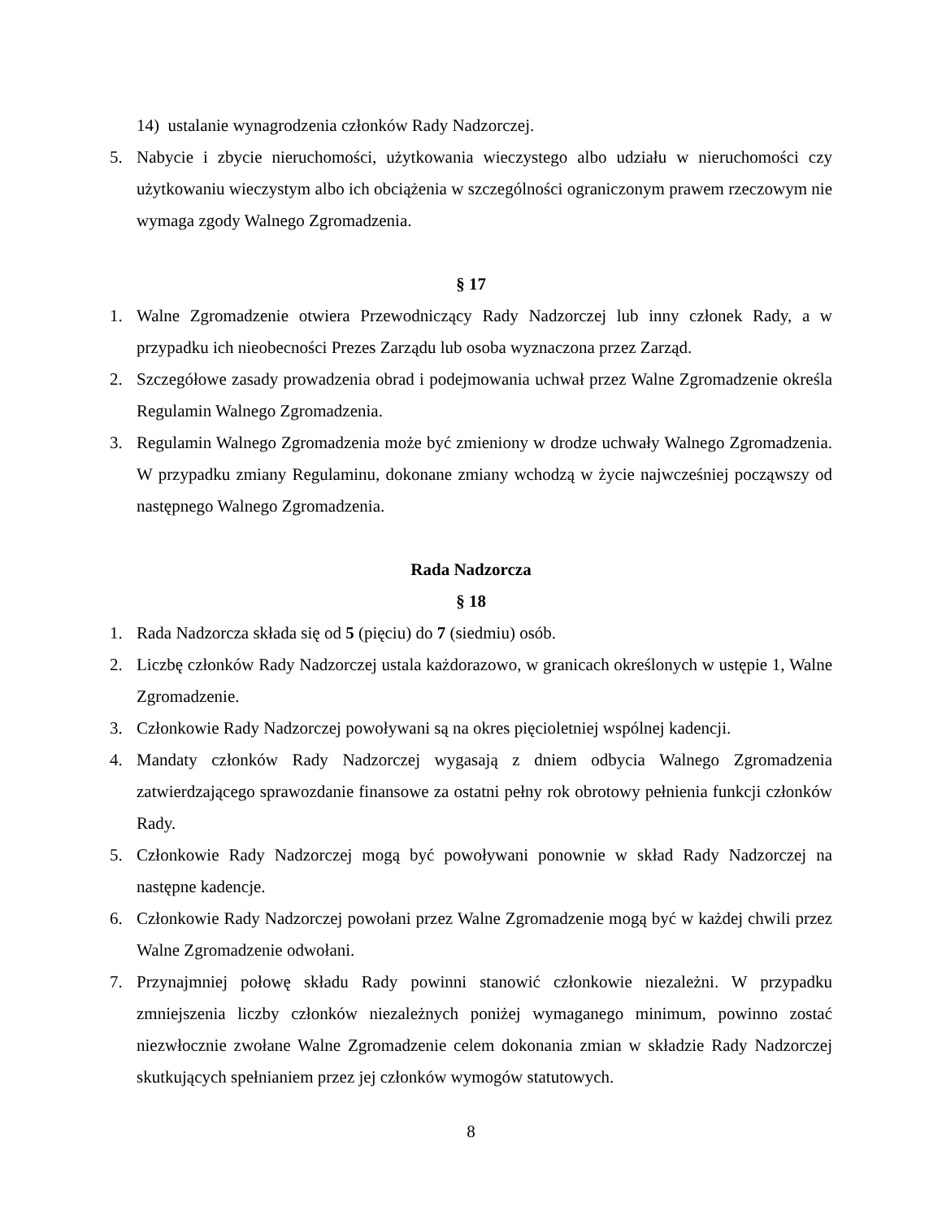14) ustalanie wynagrodzenia członków Rady Nadzorczej.
5. Nabycie i zbycie nieruchomości, użytkowania wieczystego albo udziału w nieruchomości czy użytkowaniu wieczystym albo ich obciążenia w szczególności ograniczonym prawem rzeczowym nie wymaga zgody Walnego Zgromadzenia.
§ 17
1. Walne Zgromadzenie otwiera Przewodniczący Rady Nadzorczej lub inny członek Rady, a w przypadku ich nieobecności Prezes Zarządu lub osoba wyznaczona przez Zarząd.
2. Szczegółowe zasady prowadzenia obrad i podejmowania uchwał przez Walne Zgromadzenie określa Regulamin Walnego Zgromadzenia.
3. Regulamin Walnego Zgromadzenia może być zmieniony w drodze uchwały Walnego Zgromadzenia. W przypadku zmiany Regulaminu, dokonane zmiany wchodzą w życie najwcześniej począwszy od następnego Walnego Zgromadzenia.
Rada Nadzorcza
§ 18
1. Rada Nadzorcza składa się od 5 (pięciu) do 7 (siedmiu) osób.
2. Liczbę członków Rady Nadzorczej ustala każdorazowo, w granicach określonych w ustępie 1, Walne Zgromadzenie.
3. Członkowie Rady Nadzorczej powoływani są na okres pięcioletniej wspólnej kadencji.
4. Mandaty członków Rady Nadzorczej wygasają z dniem odbycia Walnego Zgromadzenia zatwierdzającego sprawozdanie finansowe za ostatni pełny rok obrotowy pełnienia funkcji członków Rady.
5. Członkowie Rady Nadzorczej mogą być powoływani ponownie w skład Rady Nadzorczej na następne kadencje.
6. Członkowie Rady Nadzorczej powołani przez Walne Zgromadzenie mogą być w każdej chwili przez Walne Zgromadzenie odwołani.
7. Przynajmniej połowę składu Rady powinni stanowić członkowie niezależni. W przypadku zmniejszenia liczby członków niezależnych poniżej wymaganego minimum, powinno zostać niezwłocznie zwołane Walne Zgromadzenie celem dokonania zmian w składzie Rady Nadzorczej skutkujących spełnianiem przez jej członków wymogów statutowych.
8